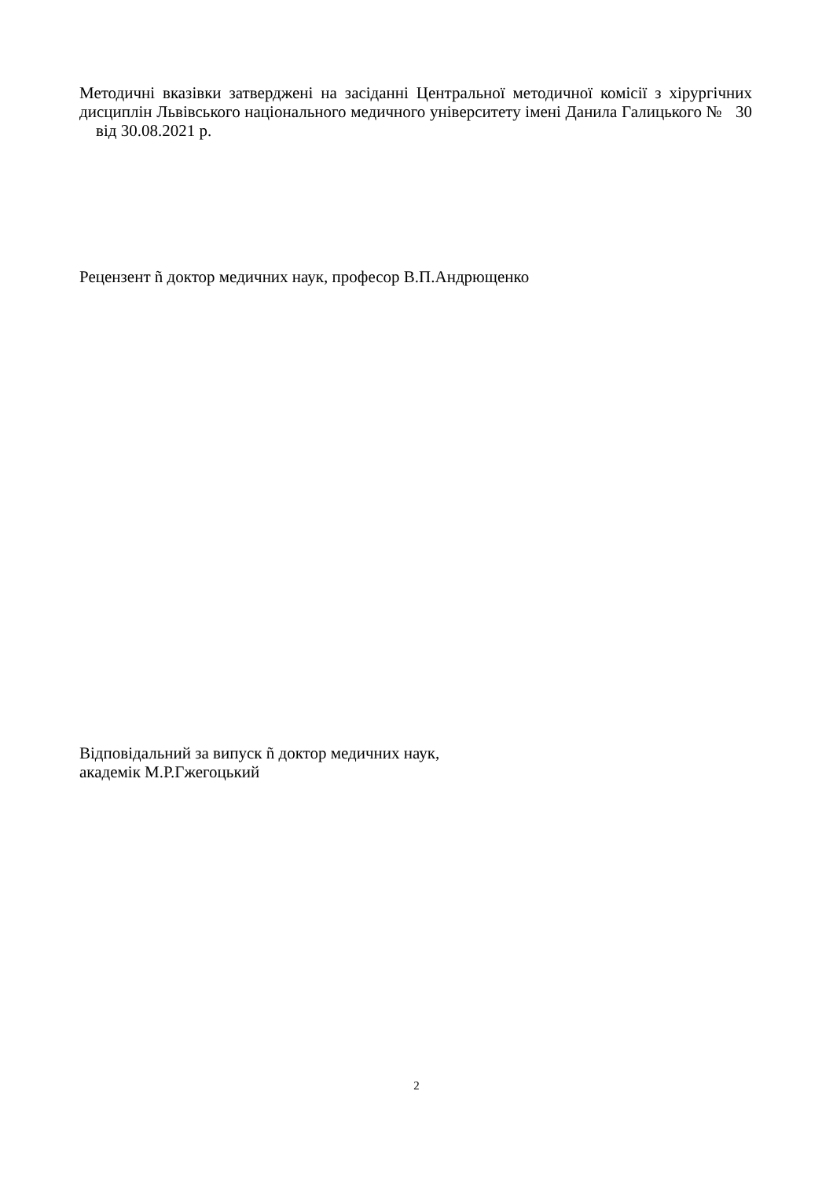Методичні вказівки затверджені на засіданні Центральної методичної комісії з хірургічних дисциплін Львівського національного медичного університету імені Данила Галицького № 30 від 30.08.2021 р.
Рецензент ñ доктор медичних наук, професор В.П.Андрющенко
Відповідальний за випуск ñ доктор медичних наук,
академік М.Р.Гжегоцький
2